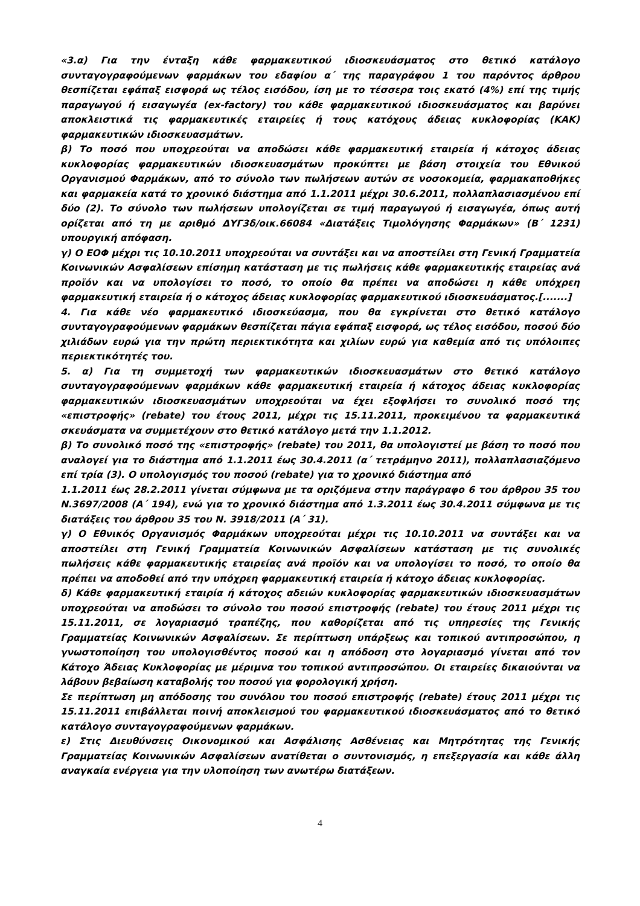«3.α) Για την ένταξη κάθε φαρμακευτικού ιδιοσκευάσματος στο θετικό κατάλογο συνταγογραφούμενων φαρμάκων του εδαφίου α΄ της παραγράφου 1 του παρόντος άρθρου θεσπίζεται εφάπαξ εισφορά ως τέλος εισόδου, ίση με το τέσσερα τοις εκατό (4%) επί της τιμής παραγωγού ή εισαγωγέα (ex-factory) του κάθε φαρμακευτικού ιδιοσκευάσματος και βαρύνει αποκλειστικά τις φαρμακευτικές εταιρείες ή τους κατόχους άδειας κυκλοφορίας (ΚΑΚ) φαρμακευτικών ιδιοσκευασμάτων.
β) Το ποσό που υποχρεούται να αποδώσει κάθε φαρμακευτική εταιρεία ή κάτοχος άδειας κυκλοφορίας φαρμακευτικών ιδιοσκευασμάτων προκύπτει με βάση στοιχεία του Εθνικού Οργανισμού Φαρμάκων, από το σύνολο των πωλήσεων αυτών σε νοσοκομεία, φαρμακαποθήκες και φαρμακεία κατά το χρονικό διάστημα από 1.1.2011 μέχρι 30.6.2011, πολλαπλασιασμένου επί δύο (2). Το σύνολο των πωλήσεων υπολογίζεται σε τιμή παραγωγού ή εισαγωγέα, όπως αυτή ορίζεται από τη με αριθμό ΔΥΓ3δ/οικ.66084 «Διατάξεις Τιμολόγησης Φαρμάκων» (Β΄ 1231) υπουργική απόφαση.
γ) Ο ΕΟΦ μέχρι τις 10.10.2011 υποχρεούται να συντάξει και να αποστείλει στη Γενική Γραμματεία Κοινωνικών Ασφαλίσεων επίσημη κατάσταση με τις πωλήσεις κάθε φαρμακευτικής εταιρείας ανά προϊόν και να υπολογίσει το ποσό, το οποίο θα πρέπει να αποδώσει η κάθε υπόχρεη φαρμακευτική εταιρεία ή ο κάτοχος άδειας κυκλοφορίας φαρμακευτικού ιδιοσκευάσματος.[.......]
4. Για κάθε νέο φαρμακευτικό ιδιοσκεύασμα, που θα εγκρίνεται στο θετικό κατάλογο συνταγογραφούμενων φαρμάκων θεσπίζεται πάγια εφάπαξ εισφορά, ως τέλος εισόδου, ποσού δύο χιλιάδων ευρώ για την πρώτη περιεκτικότητα και χιλίων ευρώ για καθεμία από τις υπόλοιπες περιεκτικότητές του.
5. α) Για τη συμμετοχή των φαρμακευτικών ιδιοσκευασμάτων στο θετικό κατάλογο συνταγογραφούμενων φαρμάκων κάθε φαρμακευτική εταιρεία ή κάτοχος άδειας κυκλοφορίας φαρμακευτικών ιδιοσκευασμάτων υποχρεούται να έχει εξοφλήσει το συνολικό ποσό της «επιστροφής» (rebate) του έτους 2011, μέχρι τις 15.11.2011, προκειμένου τα φαρμακευτικά σκευάσματα να συμμετέχουν στο θετικό κατάλογο μετά την 1.1.2012.
β) Το συνολικό ποσό της «επιστροφής» (rebate) του 2011, θα υπολογιστεί με βάση το ποσό που αναλογεί για το διάστημα από 1.1.2011 έως 30.4.2011 (α΄ τετράμηνο 2011), πολλαπλασιαζόμενο επί τρία (3). Ο υπολογισμός του ποσού (rebate) για το χρονικό διάστημα από
1.1.2011 έως 28.2.2011 γίνεται σύμφωνα με τα οριζόμενα στην παράγραφο 6 του άρθρου 35 του Ν.3697/2008 (Α΄ 194), ενώ για το χρονικό διάστημα από 1.3.2011 έως 30.4.2011 σύμφωνα με τις διατάξεις του άρθρου 35 του Ν. 3918/2011 (Α΄ 31).
γ) Ο Εθνικός Οργανισμός Φαρμάκων υποχρεούται μέχρι τις 10.10.2011 να συντάξει και να αποστείλει στη Γενική Γραμματεία Κοινωνικών Ασφαλίσεων κατάσταση με τις συνολικές πωλήσεις κάθε φαρμακευτικής εταιρείας ανά προϊόν και να υπολογίσει το ποσό, το οποίο θα πρέπει να αποδοθεί από την υπόχρεη φαρμακευτική εταιρεία ή κάτοχο άδειας κυκλοφορίας.
δ) Κάθε φαρμακευτική εταιρία ή κάτοχος αδειών κυκλοφορίας φαρμακευτικών ιδιοσκευασμάτων υποχρεούται να αποδώσει το σύνολο του ποσού επιστροφής (rebate) του έτους 2011 μέχρι τις 15.11.2011, σε λογαριασμό τραπέζης, που καθορίζεται από τις υπηρεσίες της Γενικής Γραμματείας Κοινωνικών Ασφαλίσεων. Σε περίπτωση υπάρξεως και τοπικού αντιπροσώπου, η γνωστοποίηση του υπολογισθέντος ποσού και η απόδοση στο λογαριασμό γίνεται από τον Κάτοχο Άδειας Κυκλοφορίας με μέριμνα του τοπικού αντιπροσώπου. Οι εταιρείες δικαιούνται να λάβουν βεβαίωση καταβολής του ποσού για φορολογική χρήση.
Σε περίπτωση μη απόδοσης του συνόλου του ποσού επιστροφής (rebate) έτους 2011 μέχρι τις 15.11.2011 επιβάλλεται ποινή αποκλεισμού του φαρμακευτικού ιδιοσκευάσματος από το θετικό κατάλογο συνταγογραφούμενων φαρμάκων.
ε) Στις Διευθύνσεις Οικονομικού και Ασφάλισης Ασθένειας και Μητρότητας της Γενικής Γραμματείας Κοινωνικών Ασφαλίσεων ανατίθεται ο συντονισμός, η επεξεργασία και κάθε άλλη αναγκαία ενέργεια για την υλοποίηση των ανωτέρω διατάξεων.
4